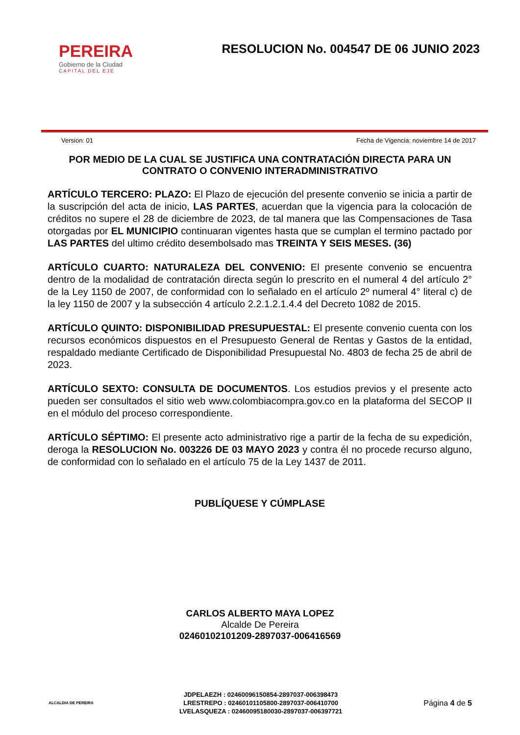PEREIRA
Gobierno de la Ciudad
CAPITAL DEL EJE
RESOLUCION No. 004547 DE 06 JUNIO 2023
Version: 01 Fecha de Vigencia: noviembre 14 de 2017
POR MEDIO DE LA CUAL SE JUSTIFICA UNA CONTRATACIÓN DIRECTA PARA UN CONTRATO O CONVENIO INTERADMINISTRATIVO
ARTÍCULO TERCERO: PLAZO: El Plazo de ejecución del presente convenio se inicia a partir de la suscripción del acta de inicio, LAS PARTES, acuerdan que la vigencia para la colocación de créditos no supere el 28 de diciembre de 2023, de tal manera que las Compensaciones de Tasa otorgadas por EL MUNICIPIO continuaran vigentes hasta que se cumplan el termino pactado por LAS PARTES del ultimo crédito desembolsado mas TREINTA Y SEIS MESES. (36)
ARTÍCULO CUARTO: NATURALEZA DEL CONVENIO: El presente convenio se encuentra dentro de la modalidad de contratación directa según lo prescrito en el numeral 4 del artículo 2° de la Ley 1150 de 2007, de conformidad con lo señalado en el artículo 2º numeral 4° literal c) de la ley 1150 de 2007 y la subsección 4 artículo 2.2.1.2.1.4.4 del Decreto 1082 de 2015.
ARTÍCULO QUINTO: DISPONIBILIDAD PRESUPUESTAL: El presente convenio cuenta con los recursos económicos dispuestos en el Presupuesto General de Rentas y Gastos de la entidad, respaldado mediante Certificado de Disponibilidad Presupuestal No. 4803 de fecha 25 de abril de 2023.
ARTÍCULO SEXTO: CONSULTA DE DOCUMENTOS. Los estudios previos y el presente acto pueden ser consultados el sitio web www.colombiacompra.gov.co en la plataforma del SECOP II en el módulo del proceso correspondiente.
ARTÍCULO SÉPTIMO: El presente acto administrativo rige a partir de la fecha de su expedición, deroga la RESOLUCION No. 003226 DE 03 MAYO 2023 y contra él no procede recurso alguno, de conformidad con lo señalado en el artículo 75 de la Ley 1437 de 2011.
PUBLÍQUESE Y CÚMPLASE
CARLOS ALBERTO MAYA LOPEZ
Alcalde De Pereira
02460102101209-2897037-006416569
ALCALDIA DE PEREIRA
JDPELAEZH : 02460096150854-2897037-006398473
LRESTREPO : 02460101105800-2897037-006410700
LVELASQUEZA : 02460095180030-2897037-006397721
Página 4 de 5